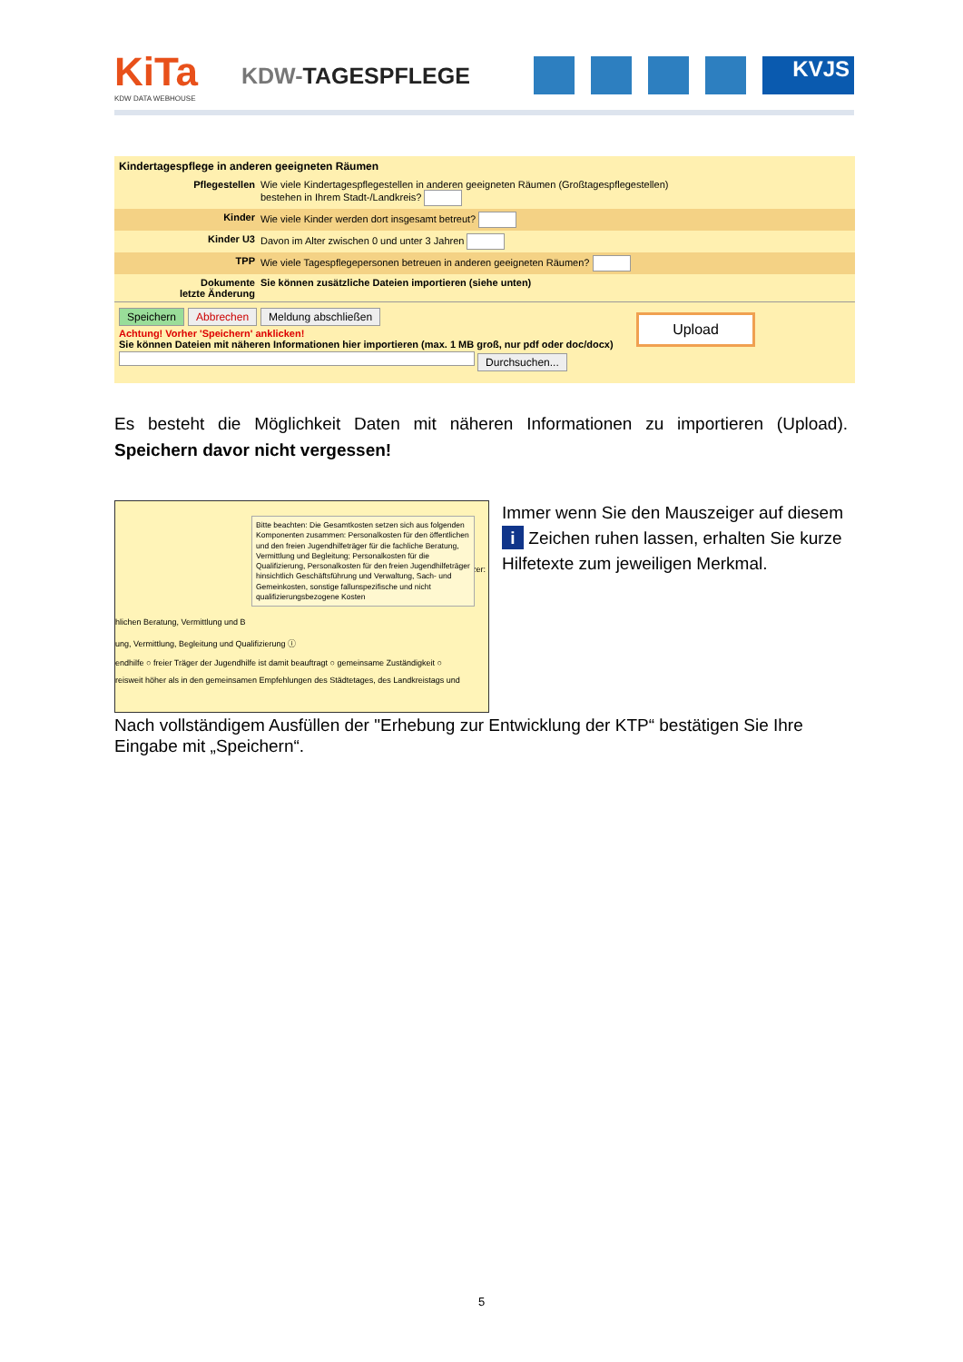KiTa
KDW DATA WEBHOUSE
KDW-TAGESPFLEGE
KVJS
Kindertagespflege in anderen geeigneten Räumen
Pflegestellen Wie viele Kindertagespflegestellen in anderen geeigneten Räumen (Großtagespflegestellen)
bestehen in Ihrem Stadt-/Landkreis?
Kinder Wie viele Kinder werden dort insgesamt betreut?
Kinder U3 Davon im Alter zwischen 0 und unter 3 Jahren
TPP Wie viele Tagespflegepersonen betreuen in anderen geeigneten Räumen?
Dokumente
letzte Änderung
Sie können zusätzliche Dateien importieren (siehe unten)
Speichern Abbrechen Meldung abschließen
Achtung! Vorher 'Speichern' anklicken!
Sie können Dateien mit näheren Informationen hier importieren (max. 1 MB groß, nur pdf oder doc/docx)
Durchsuchen...
Upload
Es besteht die Möglichkeit Daten mit näheren Informationen zu importieren (Upload). Speichern davor nicht vergessen!
hlichen Beratung, Vermittlung und B
ung, Vermittlung, Begleitung und Qualifizierung ⓘ
endhilfe ○ freier Träger der Jugendhilfe ist damit beauftragt ○ gemeinsame Zuständigkeit ○
reisweit höher als in den gemeinsamen Empfehlungen des Städtetages, des Landkreistags und
ützer:
Bitte beachten: Die Gesamtkosten setzen sich aus folgenden Komponenten zusammen: Personalkosten für den öffentlichen und den freien Jugendhilfeträger für die fachliche Beratung, Vermittlung und Begleitung; Personalkosten für die Qualifizierung, Personalkosten für den freien Jugendhilfeträger hinsichtlich Geschäftsführung und Verwaltung, Sach- und Gemeinkosten, sonstige fallunspezifische und nicht qualifizierungsbezogene Kosten
Immer wenn Sie den Mauszeiger auf diesem i Zeichen ruhen lassen, erhalten Sie kurze Hilfetexte zum jeweiligen Merkmal.
Nach vollständigem Ausfüllen der "Erhebung zur Entwicklung der KTP“ bestätigen Sie Ihre Eingabe mit „Speichern“.
5